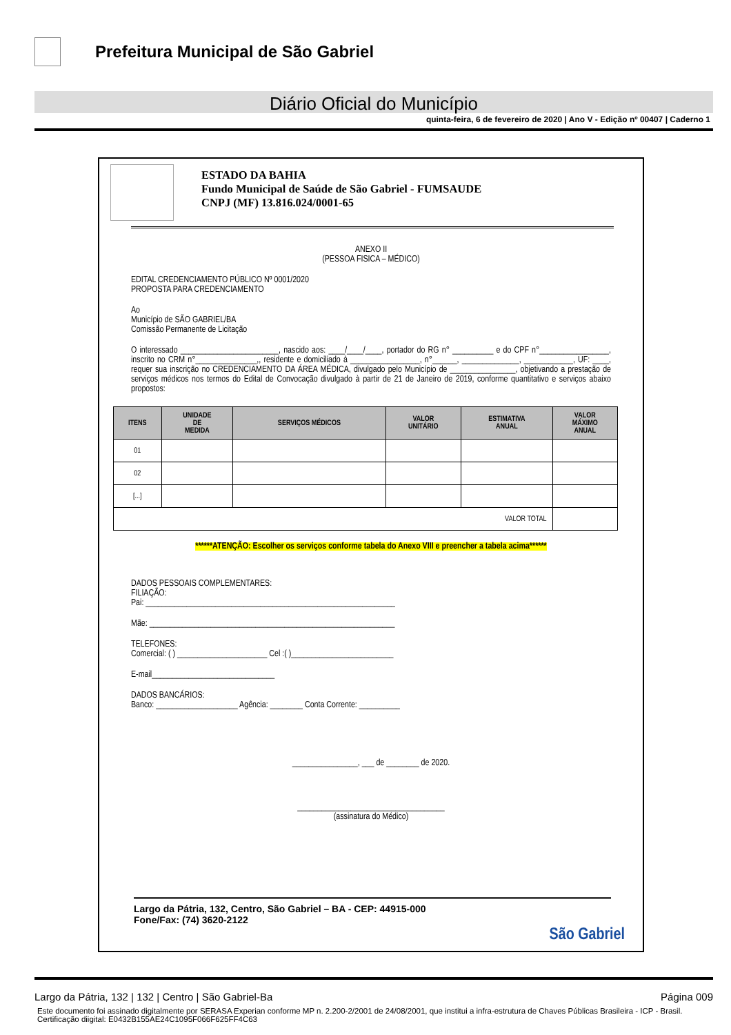Prefeitura Municipal de São Gabriel
Diário Oficial do Município
quinta-feira, 6 de fevereiro de 2020 | Ano V - Edição nº 00407 | Caderno 1
ESTADO DA BAHIA
Fundo Municipal de Saúde de São Gabriel - FUMSAUDE
CNPJ (MF) 13.816.024/0001-65
ANEXO II
(PESSOA FISICA – MÉDICO)
EDITAL CREDENCIAMENTO PÚBLICO Nº 0001/2020
PROPOSTA PARA CREDENCIAMENTO
Ao
Município de SÃO GABRIEL/BA
Comissão Permanente de Licitação
O interessado ________________________, nascido aos: ____/____/____, portador do RG n° __________ e do CPF n°_________________, inscrito no CRM n°_______________,, residente e domiciliado à _________________, n°______, ______________, ____________, UF: ____, requer sua inscrição no CREDENCIAMENTO DA ÁREA MÉDICA, divulgado pelo Município de ________________, objetivando a prestação de serviços médicos nos termos do Edital de Convocação divulgado à partir de 21 de Janeiro de 2019, conforme quantitativo e serviços abaixo propostos:
| ITENS | UNIDADE DE MEDIDA | SERVIÇOS MÉDICOS | VALOR UNITÁRIO | ESTIMATIVA ANUAL | VALOR MÁXIMO ANUAL |
| --- | --- | --- | --- | --- | --- |
| 01 | | | | | |
| 02 | | | | | |
| [...] | | | | | |
| VALOR TOTAL | | | | | |
******ATENÇÃO: Escolher os serviços conforme tabela do Anexo VIII e preencher a tabela acima******
DADOS PESSOAIS COMPLEMENTARES:
FILIAÇÃO:
Pai: _____________________________________________________________
Mãe: ____________________________________________________________
TELEFONES:
Comercial: ( ) ______________________ Cel :( )_________________________
E-mail______________________________
DADOS BANCÁRIOS:
Banco: ____________________ Agência: ________ Conta Corrente: __________
________________, ___ de ________ de 2020.
____________________________________
(assinatura do Médico)
Largo da Pátria, 132, Centro, São Gabriel – BA - CEP: 44915-000
Fone/Fax: (74) 3620-2122
São Gabriel
Largo da Pátria, 132 | 132 | Centro | São Gabriel-Ba Página 009
Este documento foi assinado digitalmente por SERASA Experian conforme MP n. 2.200-2/2001 de 24/08/2001, que institui a infra-estrutura de Chaves Públicas Brasileira - ICP - Brasil. Certificação diigital: E0432B155AE24C1095F066F625FF4C63